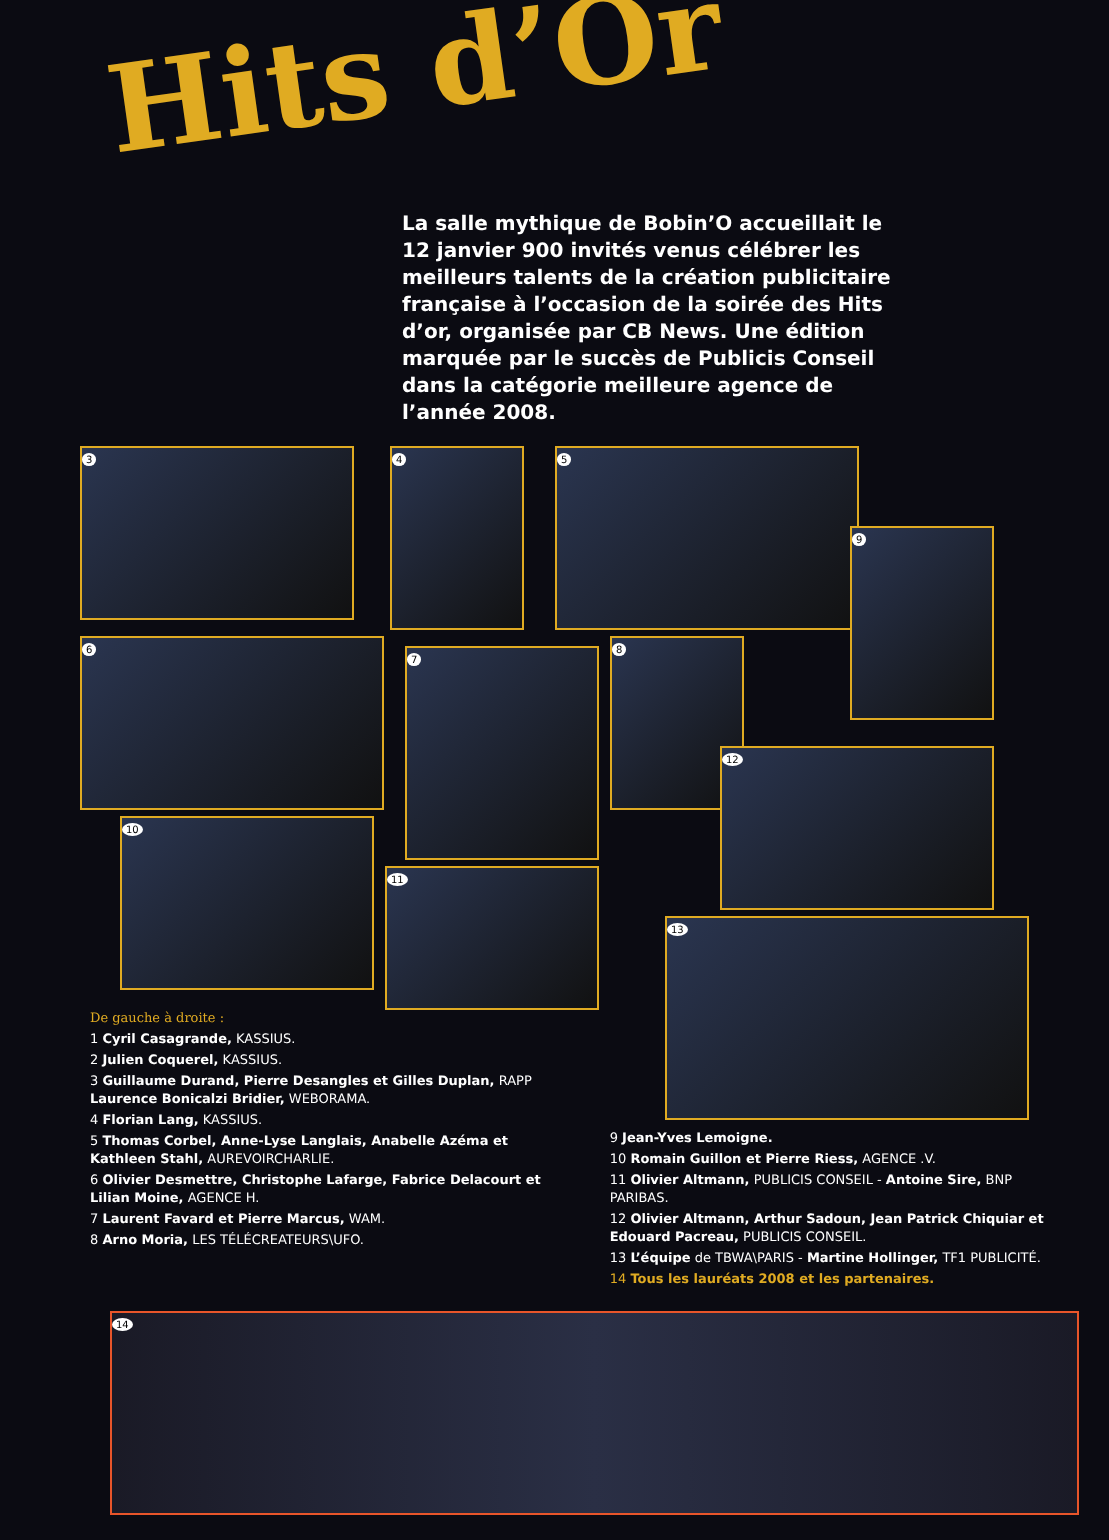Hits d’Or
La salle mythique de Bobin’O accueillait le 12 janvier 900 invités venus célébrer les meilleurs talents de la création publicitaire française à l’occasion de la soirée des Hits d’or, organisée par CB News. Une édition marquée par le succès de Publicis Conseil dans la catégorie meilleure agence de l’année 2008.
3 4 5
9
6
7
8
12
10
11
13
De gauche à droite :
1 Cyril Casagrande, KASSIUS.
2 Julien Coquerel, KASSIUS.
3 Guillaume Durand, Pierre Desangles et Gilles Duplan, RAPP Laurence Bonicalzi Bridier, WEBORAMA.
4 Florian Lang, KASSIUS.
5 Thomas Corbel, Anne-Lyse Langlais, Anabelle Azéma et Kathleen Stahl, AUREVOIRCHARLIE.
6 Olivier Desmettre, Christophe Lafarge, Fabrice Delacourt et Lilian Moine, AGENCE H.
7 Laurent Favard et Pierre Marcus, WAM.
8 Arno Moria, LES TÉLÉCREATEURS\UFO.
9 Jean-Yves Lemoigne.
10 Romain Guillon et Pierre Riess, AGENCE .V.
11 Olivier Altmann, PUBLICIS CONSEIL - Antoine Sire, BNP PARIBAS.
12 Olivier Altmann, Arthur Sadoun, Jean Patrick Chiquiar et Edouard Pacreau, PUBLICIS CONSEIL.
13 L’équipe de TBWA\PARIS - Martine Hollinger, TF1 PUBLICITÉ.
14 Tous les lauréats 2008 et les partenaires.
14